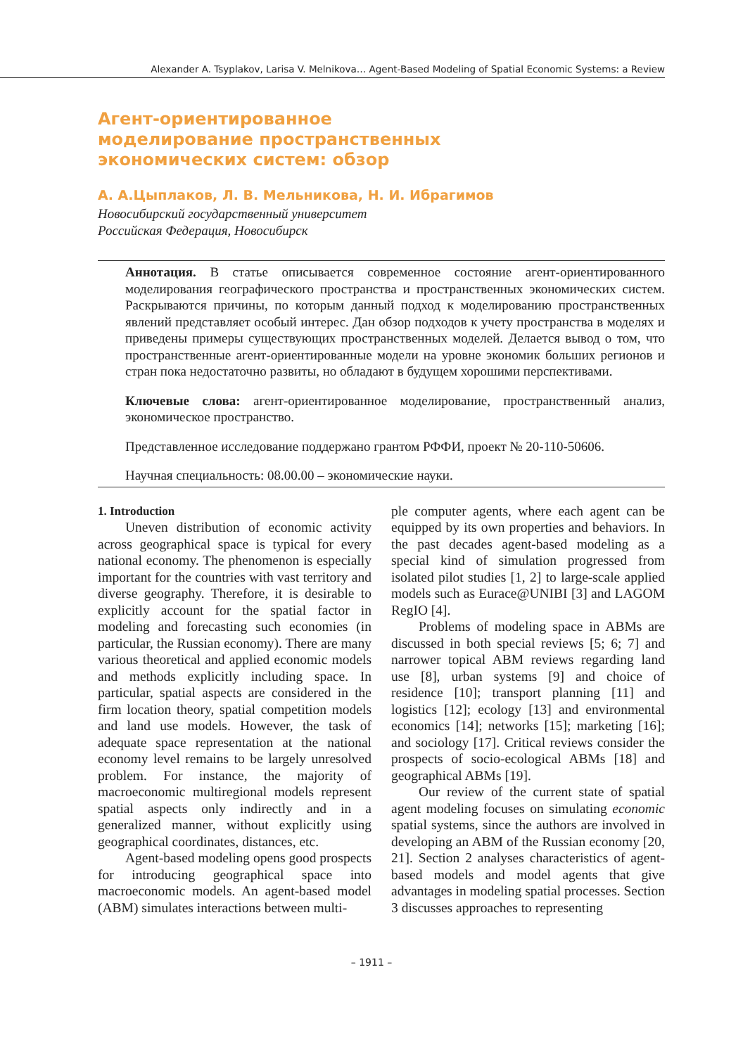Alexander A. Tsyplakov, Larisa V. Melnikova… Agent-Based Modeling of Spatial Economic Systems: a Review
Агент-ориентированное моделирование пространственных экономических систем: обзор
А. А.Цыплаков, Л. В. Мельникова, Н. И. Ибрагимов
Новосибирский государственный университет
Российская Федерация, Новосибирск
Аннотация. В статье описывается современное состояние агент-ориентированного моделирования географического пространства и пространственных экономических систем. Раскрываются причины, по которым данный подход к моделированию пространственных явлений представляет особый интерес. Дан обзор подходов к учету пространства в моделях и приведены примеры существующих пространственных моделей. Делается вывод о том, что пространственные агент-ориентированные модели на уровне экономик больших регионов и стран пока недостаточно развиты, но обладают в будущем хорошими перспективами.
Ключевые слова: агент-ориентированное моделирование, пространственный анализ, экономическое пространство.
Представленное исследование поддержано грантом РФФИ, проект № 20-110-50606.
Научная специальность: 08.00.00 – экономические науки.
1. Introduction
Uneven distribution of economic activity across geographical space is typical for every national economy. The phenomenon is especially important for the countries with vast territory and diverse geography. Therefore, it is desirable to explicitly account for the spatial factor in modeling and forecasting such economies (in particular, the Russian economy). There are many various theoretical and applied economic models and methods explicitly including space. In particular, spatial aspects are considered in the firm location theory, spatial competition models and land use models. However, the task of adequate space representation at the national economy level remains to be largely unresolved problem. For instance, the majority of macroeconomic multiregional models represent spatial aspects only indirectly and in a generalized manner, without explicitly using geographical coordinates, distances, etc.
Agent-based modeling opens good prospects for introducing geographical space into macroeconomic models. An agent-based model (ABM) simulates interactions between multi-
ple computer agents, where each agent can be equipped by its own properties and behaviors. In the past decades agent-based modeling as a special kind of simulation progressed from isolated pilot studies [1, 2] to large-scale applied models such as Eurace@UNIBI [3] and LAGOM RegIO [4].
Problems of modeling space in ABMs are discussed in both special reviews [5; 6; 7] and narrower topical ABM reviews regarding land use [8], urban systems [9] and choice of residence [10]; transport planning [11] and logistics [12]; ecology [13] and environmental economics [14]; networks [15]; marketing [16]; and sociology [17]. Critical reviews consider the prospects of socio-ecological ABMs [18] and geographical ABMs [19].
Our review of the current state of spatial agent modeling focuses on simulating economic spatial systems, since the authors are involved in developing an ABM of the Russian economy [20, 21]. Section 2 analyses characteristics of agent-based models and model agents that give advantages in modeling spatial processes. Section 3 discusses approaches to representing
– 1911 –